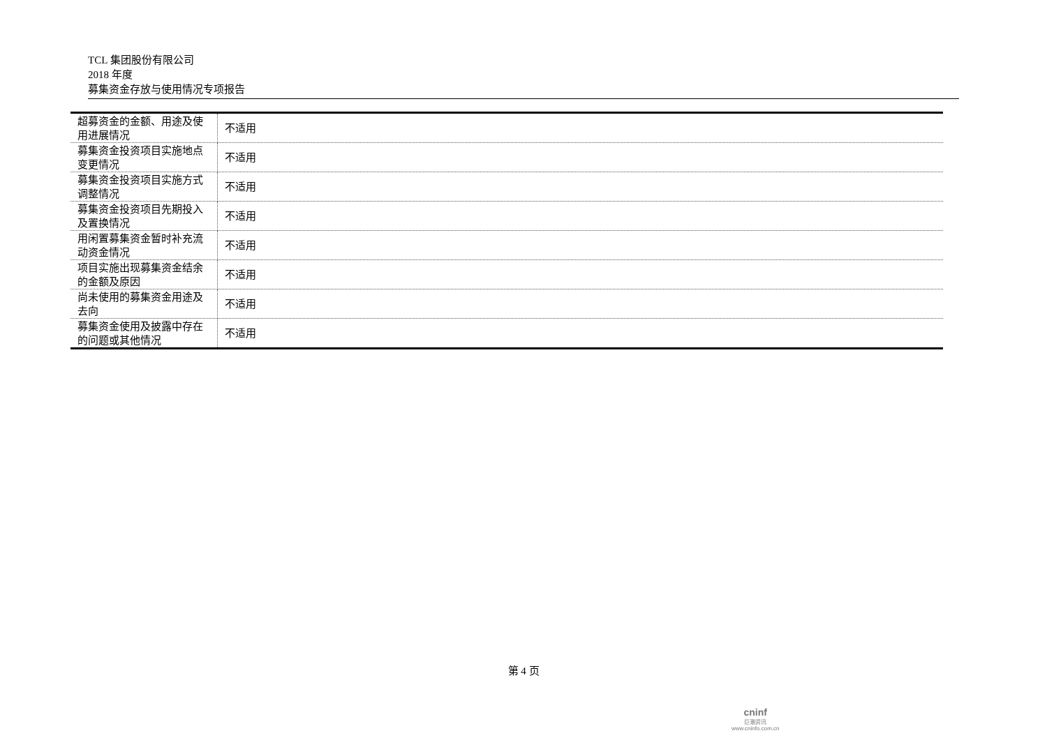TCL 集团股份有限公司
2018 年度
募集资金存放与使用情况专项报告
| 超募资金的金额、用途及使用进展情况 | 不适用 |
| 募集资金投资项目实施地点变更情况 | 不适用 |
| 募集资金投资项目实施方式调整情况 | 不适用 |
| 募集资金投资项目先期投入及置换情况 | 不适用 |
| 用闲置募集资金暂时补充流动资金情况 | 不适用 |
| 项目实施出现募集资金结余的金额及原因 | 不适用 |
| 尚未使用的募集资金用途及去向 | 不适用 |
| 募集资金使用及披露中存在的问题或其他情况 | 不适用 |
第 4 页
cninf
巨潮资讯
www.cninfo.com.cn